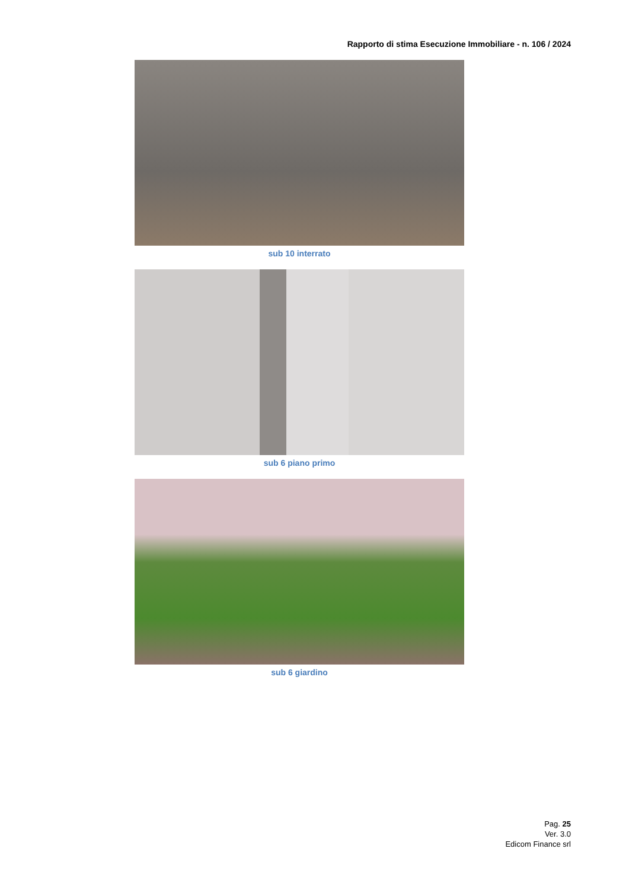Rapporto di stima Esecuzione Immobiliare - n. 106 / 2024
sub 10 interrato
sub 6 piano primo
sub 6 giardino
Pag. 25
Ver. 3.0
Edicom Finance srl